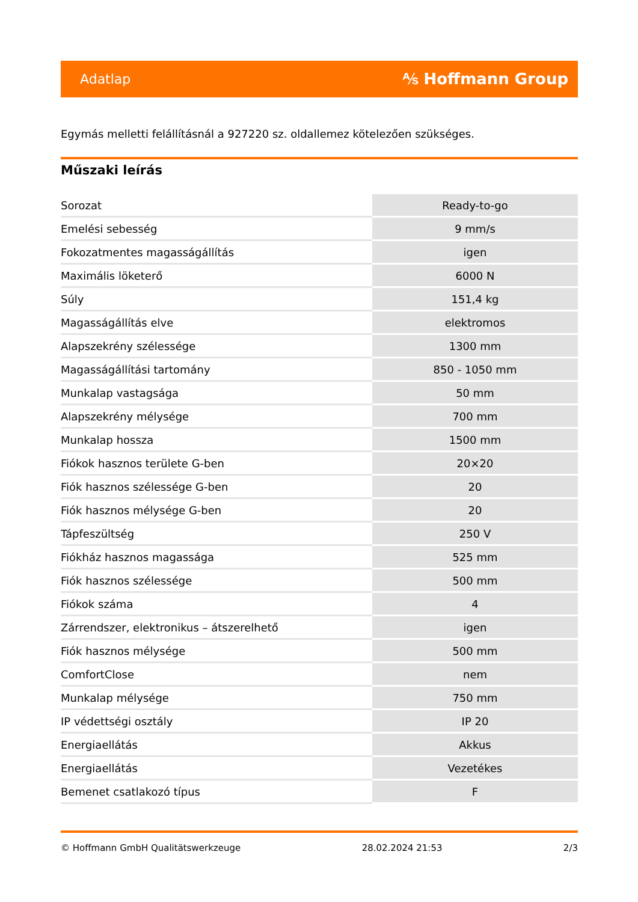Adatlap ⅍ Hoffmann Group
Egymás melletti felállításnál a 927220 sz. oldallemez kötelezően szükséges.
Műszaki leírás
| Sorozat | Ready-to-go |
| Emelési sebesség | 9 mm/s |
| Fokozatmentes magasságállítás | igen |
| Maximális löketerő | 6000 N |
| Súly | 151,4 kg |
| Magasságállítás elve | elektromos |
| Alapszekrény szélessége | 1300 mm |
| Magasságállítási tartomány | 850 - 1050 mm |
| Munkalap vastagsága | 50 mm |
| Alapszekrény mélysége | 700 mm |
| Munkalap hossza | 1500 mm |
| Fiókok hasznos területe G-ben | 20×20 |
| Fiók hasznos szélessége G-ben | 20 |
| Fiók hasznos mélysége G-ben | 20 |
| Tápfeszültség | 250 V |
| Fiókház hasznos magassága | 525 mm |
| Fiók hasznos szélessége | 500 mm |
| Fiókok száma | 4 |
| Zárrendszer, elektronikus – átszerelhető | igen |
| Fiók hasznos mélysége | 500 mm |
| ComfortClose | nem |
| Munkalap mélysége | 750 mm |
| IP védettségi osztály | IP 20 |
| Energiaellátás | Akkus |
| Energiaellátás | Vezetékes |
| Bemenet csatlakozó típus | F |
© Hoffmann GmbH Qualitätswerkzeuge 28.02.2024 21:53 2/3